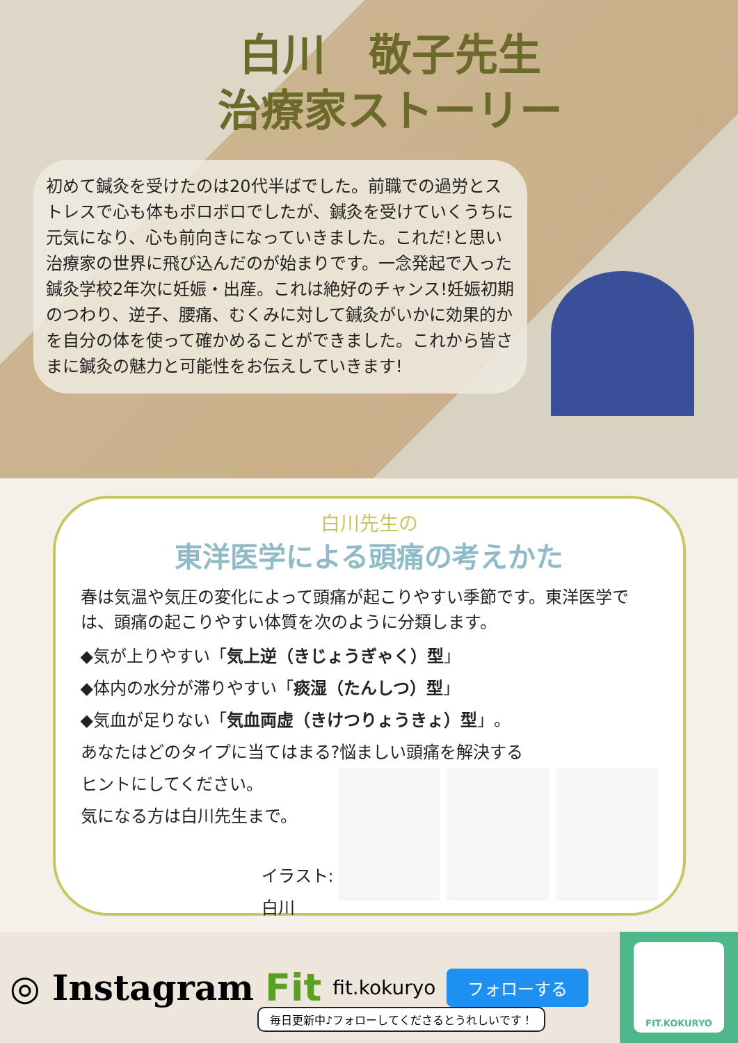白川　敬子先生
治療家ストーリー
初めて鍼灸を受けたのは20代半ばでした。前職での過労とストレスで心も体もボロボロでしたが、鍼灸を受けていくうちに元気になり、心も前向きになっていきました。これだ!と思い治療家の世界に飛び込んだのが始まりです。一念発起で入った鍼灸学校2年次に妊娠・出産。これは絶好のチャンス!妊娠初期のつわり、逆子、腰痛、むくみに対して鍼灸がいかに効果的かを自分の体を使って確かめることができました。これから皆さまに鍼灸の魅力と可能性をお伝えしていきます!
白川先生の
東洋医学による頭痛の考えかた
春は気温や気圧の変化によって頭痛が起こりやすい季節です。東洋医学では、頭痛の起こりやすい体質を次のように分類します。
◆気が上りやすい「気上逆（きじょうぎゃく）型」
◆体内の水分が滞りやすい「痰湿（たんしつ）型」
◆気血が足りない「気血両虚（きけつりょうきょ）型」。
あなたはどのタイプに当てはまる?悩ましい頭痛を解決する
ヒントにしてください。
気になる方は白川先生まで。
イラスト:白川
◎ Instagram Fit fit.kokuryo フォローする
FIT.KOKURYO
毎日更新中♪フォローしてくださるとうれしいです！